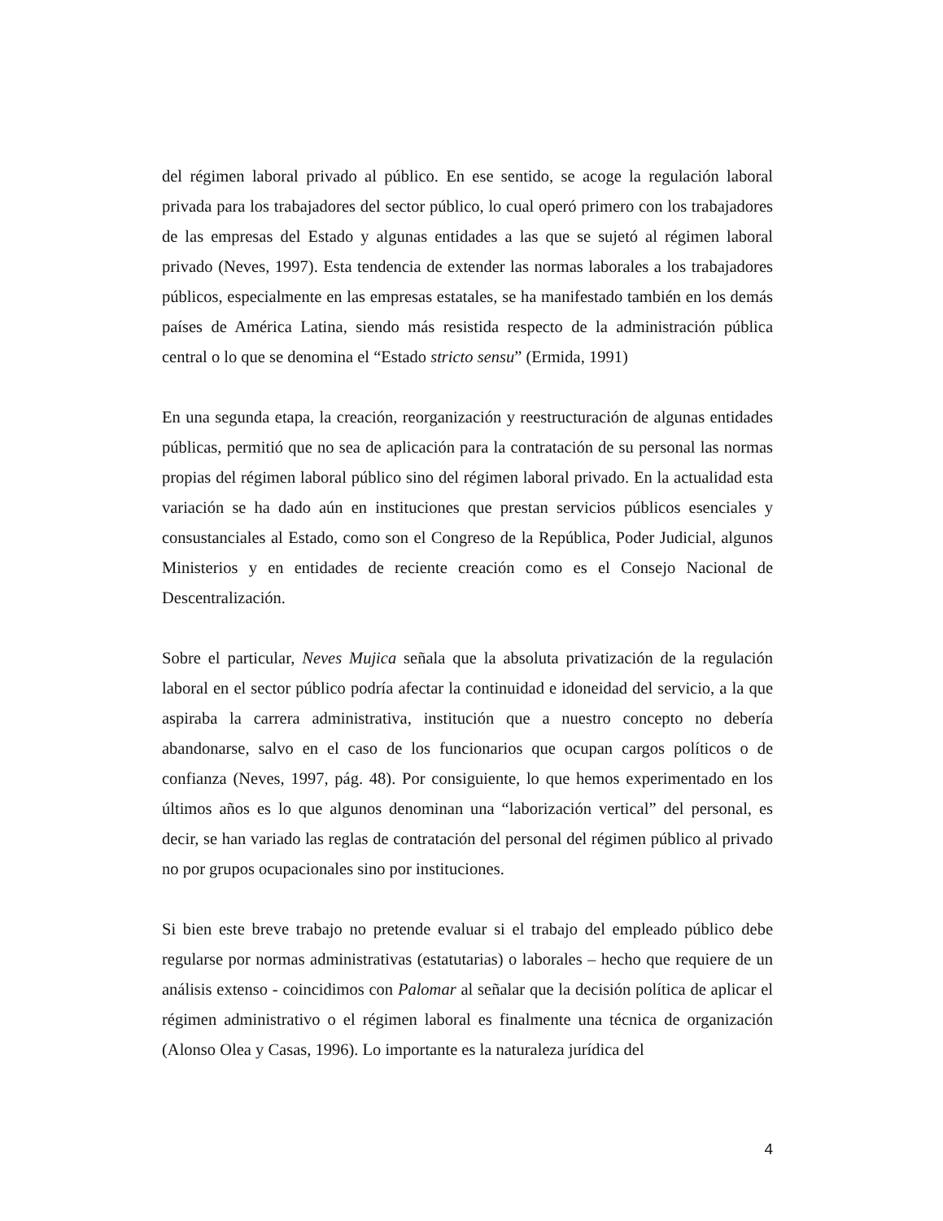del régimen laboral privado al público. En ese sentido, se acoge la regulación laboral privada para los trabajadores del sector público, lo cual operó primero con los trabajadores de las empresas del Estado y algunas entidades a las que se sujetó al régimen laboral privado (Neves, 1997). Esta tendencia de extender las normas laborales a los trabajadores públicos, especialmente en las empresas estatales, se ha manifestado también en los demás países de América Latina, siendo más resistida respecto de la administración pública central o lo que se denomina el “Estado stricto sensu” (Ermida, 1991)
En una segunda etapa, la creación, reorganización y reestructuración de algunas entidades públicas, permitió que no sea de aplicación para la contratación de su personal las normas propias del régimen laboral público sino del régimen laboral privado. En la actualidad esta variación se ha dado aún en instituciones que prestan servicios públicos esenciales y consustanciales al Estado, como son el Congreso de la República, Poder Judicial, algunos Ministerios y en entidades de reciente creación como es el Consejo Nacional de Descentralización.
Sobre el particular, Neves Mujica señala que la absoluta privatización de la regulación laboral en el sector público podría afectar la continuidad e idoneidad del servicio, a la que aspiraba la carrera administrativa, institución que a nuestro concepto no debería abandonarse, salvo en el caso de los funcionarios que ocupan cargos políticos o de confianza (Neves, 1997, pág. 48). Por consiguiente, lo que hemos experimentado en los últimos años es lo que algunos denominan una “laborización vertical” del personal, es decir, se han variado las reglas de contratación del personal del régimen público al privado no por grupos ocupacionales sino por instituciones.
Si bien este breve trabajo no pretende evaluar si el trabajo del empleado público debe regularse por normas administrativas (estatutarias) o laborales – hecho que requiere de un análisis extenso - coincidimos con Palomar al señalar que la decisión política de aplicar el régimen administrativo o el régimen laboral es finalmente una técnica de organización (Alonso Olea y Casas, 1996). Lo importante es la naturaleza jurídica del
4